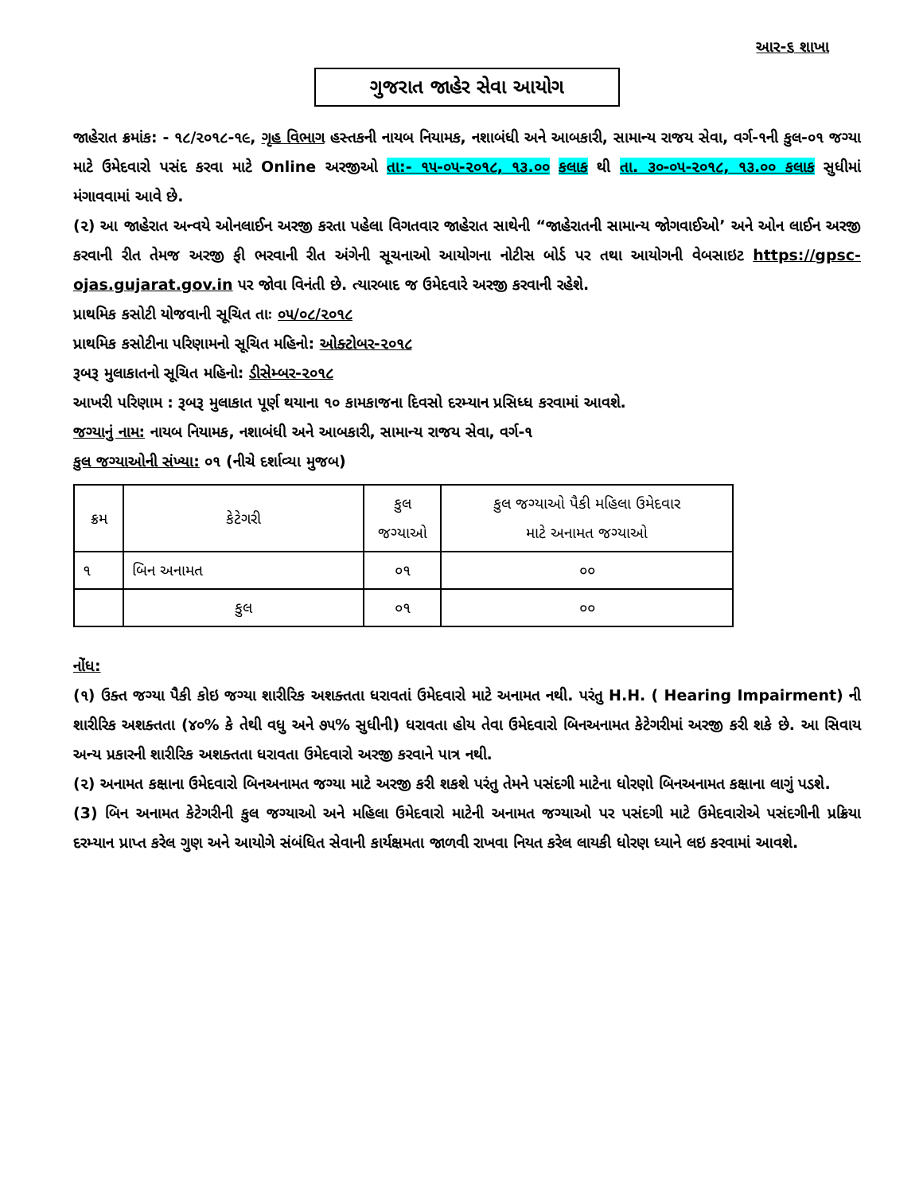આર-૬ શાખા
ગુજરાત જાહેર સેવા આયોગ
જાહેરાત ક્રમાંક: - ૧૮/૨૦૧૮-૧૯, ગૃહ વિભાગ હસ્તકની નાયબ નિયામક, નશાબંધી અને આબકારી, સામાન્ય રાજય સેવા, વર્ગ-૧ની કુલ-૦૧ જગ્યા માટે ઉમેદવારો પસંદ કરવા માટે Online અરજીઓ તા:- ૧૫-૦૫-૨૦૧૮, ૧૩.૦૦ કલાક થી તા. ૩૦-૦૫-૨૦૧૮, ૧૩.૦૦ કલાક સુધીમાં મંગાવવામાં આવે છે.
(૨) આ જાહેરાત અન્વયે ઓનલાઈન અરજી કરતા પહેલા વિગતવાર જાહેરાત સાથેની “જાહેરાતની સામાન્ય જોગવાઈઓ’ અને ઓન લાઈન અરજી કરવાની રીત તેમજ અરજી ફી ભરવાની રીત અંગેની સૂચનાઓ આયોગના નોટીસ બોર્ડ પર તથા આયોગની વેબસાઇટ https://gpsc-ojas.gujarat.gov.in પર જોવા વિનંતી છે. ત્યારબાદ જ ઉમેદવારે અરજી કરવાની રહેશે.
પ્રાથમિક કસોટી યોજવાની સૂચિત તાઃ ૦૫/૦૮/૨૦૧૮
પ્રાથમિક કસોટીના પરિણામનો સૂચિત મહિનો: ઓક્ટોબર-૨૦૧૮
રૂબરૂ મુલાકાતનો સૂચિત મહિનો: ડીસેમ્બર-૨૦૧૮
આખરી પરિણામ : રૂબરૂ મુલાકાત પૂર્ણ થયાના ૧૦ કામકાજના દિવસો દરમ્યાન પ્રસિધ્ધ કરવામાં આવશે.
જગ્યાનું નામ: નાયબ નિયામક, નશાબંધી અને આબકારી, સામાન્ય રાજય સેવા, વર્ગ-૧
કુલ જગ્યાઓની સંખ્યા: ૦૧ (નીચે દર્શાવ્યા મુજબ)
| ક્રમ | કેટેગરી | કુલ જગ્યાઓ | કુલ જગ્યાઓ પૈકી મહિલા ઉમેદવાર માટે અનામત જગ્યાઓ |
| --- | --- | --- | --- |
| ૧ | બિન અનામત | ૦૧ | ૦૦ |
| | કુલ | ૦૧ | ૦૦ |
નોંધ:
(૧) ઉક્ત જગ્યા પૈકી કોઇ જગ્યા શારીરિક અશક્તતા ધરાવતાં ઉમેદવારો માટે અનામત નથી. પરંતુ H.H. ( Hearing Impairment) ની શારીરિક અશક્તતા (૪૦% કે તેથી વધુ અને ૭૫% સુધીની) ધરાવતા હોય તેવા ઉમેદવારો બિનઅનામત કેટેગરીમાં અરજી કરી શકે છે. આ સિવાય અન્ય પ્રકારની શારીરિક અશક્તતા ધરાવતા ઉમેદવારો અરજી કરવાને પાત્ર નથી.
(૨) અનામત કક્ષાના ઉમેદવારો બિનઅનામત જગ્યા માટે અરજી કરી શકશે પરંતુ તેમને પસંદગી માટેના ધોરણો બિનઅનામત કક્ષાના લાગું પડશે.
(3) બિન અનામત કેટેગરીની કુલ જગ્યાઓ અને મહિલા ઉમેદવારો માટેની અનામત જગ્યાઓ પર પસંદગી માટે ઉમેદવારોએ પસંદગીની પ્રક્રિયા દરમ્યાન પ્રાપ્ત કરેલ ગુણ અને આયોગે સંબંધિત સેવાની કાર્યક્ષમતા જાળવી રાખવા નિયત કરેલ લાયકી ધોરણ ધ્યાને લઇ કરવામાં આવશે.